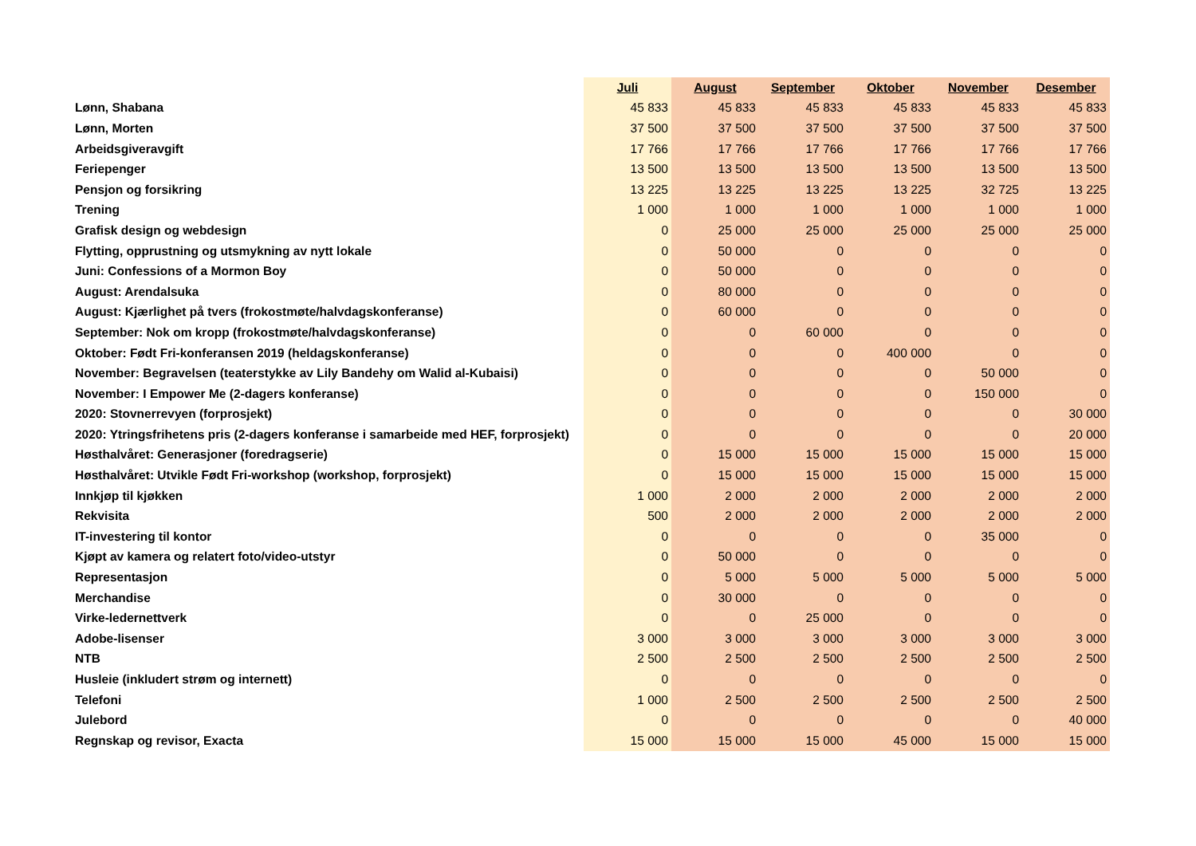| | Juli | August | September | Oktober | November | Desember |
| Lønn, Shabana | 45 833 | 45 833 | 45 833 | 45 833 | 45 833 | 45 833 |
| Lønn, Morten | 37 500 | 37 500 | 37 500 | 37 500 | 37 500 | 37 500 |
| Arbeidsgiveravgift | 17 766 | 17 766 | 17 766 | 17 766 | 17 766 | 17 766 |
| Feriepenger | 13 500 | 13 500 | 13 500 | 13 500 | 13 500 | 13 500 |
| Pensjon og forsikring | 13 225 | 13 225 | 13 225 | 13 225 | 32 725 | 13 225 |
| Trening | 1 000 | 1 000 | 1 000 | 1 000 | 1 000 | 1 000 |
| Grafisk design og webdesign | 0 | 25 000 | 25 000 | 25 000 | 25 000 | 25 000 |
| Flytting, opprustning og utsmykning av nytt lokale | 0 | 50 000 | 0 | 0 | 0 | 0 |
| Juni: Confessions of a Mormon Boy | 0 | 50 000 | 0 | 0 | 0 | 0 |
| August: Arendalsuka | 0 | 80 000 | 0 | 0 | 0 | 0 |
| August: Kjærlighet på tvers (frokostmøte/halvdagskonferanse) | 0 | 60 000 | 0 | 0 | 0 | 0 |
| September: Nok om kropp (frokostmøte/halvdagskonferanse) | 0 | 0 | 60 000 | 0 | 0 | 0 |
| Oktober: Født Fri-konferansen 2019 (heldagskonferanse) | 0 | 0 | 0 | 400 000 | 0 | 0 |
| November: Begravelsen (teaterstykke av Lily Bandehy om Walid al-Kubaisi) | 0 | 0 | 0 | 0 | 50 000 | 0 |
| November: I Empower Me (2-dagers konferanse) | 0 | 0 | 0 | 0 | 150 000 | 0 |
| 2020: Stovnerrevyen (forprosjekt) | 0 | 0 | 0 | 0 | 0 | 30 000 |
| 2020: Ytringsfrihetens pris (2-dagers konferanse i samarbeide med HEF, forprosjekt) | 0 | 0 | 0 | 0 | 0 | 20 000 |
| Høsthalvåret: Generasjoner (foredragserie) | 0 | 15 000 | 15 000 | 15 000 | 15 000 | 15 000 |
| Høsthalvåret: Utvikle Født Fri-workshop (workshop, forprosjekt) | 0 | 15 000 | 15 000 | 15 000 | 15 000 | 15 000 |
| Innkjøp til kjøkken | 1 000 | 2 000 | 2 000 | 2 000 | 2 000 | 2 000 |
| Rekvisita | 500 | 2 000 | 2 000 | 2 000 | 2 000 | 2 000 |
| IT-investering til kontor | 0 | 0 | 0 | 0 | 35 000 | 0 |
| Kjøpt av kamera og relatert foto/video-utstyr | 0 | 50 000 | 0 | 0 | 0 | 0 |
| Representasjon | 0 | 5 000 | 5 000 | 5 000 | 5 000 | 5 000 |
| Merchandise | 0 | 30 000 | 0 | 0 | 0 | 0 |
| Virke-ledernettverk | 0 | 0 | 25 000 | 0 | 0 | 0 |
| Adobe-lisenser | 3 000 | 3 000 | 3 000 | 3 000 | 3 000 | 3 000 |
| NTB | 2 500 | 2 500 | 2 500 | 2 500 | 2 500 | 2 500 |
| Husleie (inkludert strøm og internett) | 0 | 0 | 0 | 0 | 0 | 0 |
| Telefoni | 1 000 | 2 500 | 2 500 | 2 500 | 2 500 | 2 500 |
| Julebord | 0 | 0 | 0 | 0 | 0 | 40 000 |
| Regnskap og revisor, Exacta | 15 000 | 15 000 | 15 000 | 45 000 | 15 000 | 15 000 |